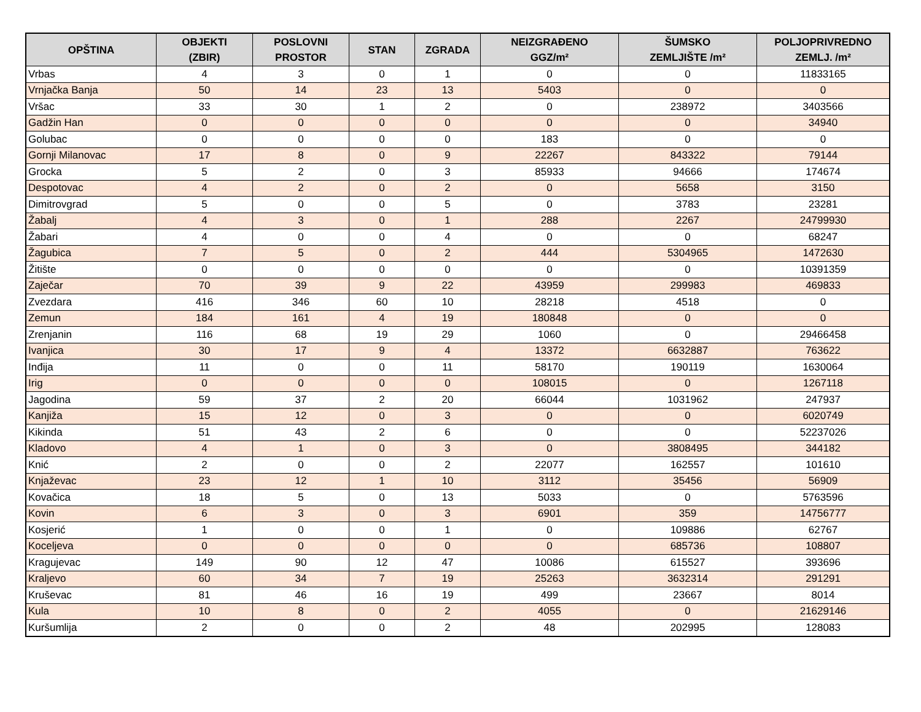| OPŠTINA | OBJEKTI (ZBIR) | POSLOVNI PROSTOR | STAN | ZGRADA | NEIZGRAĐENO GGZ/m² | ŠUMSKO ZEMLJIŠTE /m² | POLJOPRIVREDNO ZEMLJ. /m² |
| --- | --- | --- | --- | --- | --- | --- | --- |
| Vrbas | 4 | 3 | 0 | 1 | 0 | 0 | 11833165 |
| Vrnjačka Banja | 50 | 14 | 23 | 13 | 5403 | 0 | 0 |
| Vršac | 33 | 30 | 1 | 2 | 0 | 238972 | 3403566 |
| Gadžin Han | 0 | 0 | 0 | 0 | 0 | 0 | 34940 |
| Golubac | 0 | 0 | 0 | 0 | 183 | 0 | 0 |
| Gornji Milanovac | 17 | 8 | 0 | 9 | 22267 | 843322 | 79144 |
| Grocka | 5 | 2 | 0 | 3 | 85933 | 94666 | 174674 |
| Despotovac | 4 | 2 | 0 | 2 | 0 | 5658 | 3150 |
| Dimitrovgrad | 5 | 0 | 0 | 5 | 0 | 3783 | 23281 |
| Žabalj | 4 | 3 | 0 | 1 | 288 | 2267 | 24799930 |
| Žabari | 4 | 0 | 0 | 4 | 0 | 0 | 68247 |
| Žagubica | 7 | 5 | 0 | 2 | 444 | 5304965 | 1472630 |
| Žitište | 0 | 0 | 0 | 0 | 0 | 0 | 10391359 |
| Zaječar | 70 | 39 | 9 | 22 | 43959 | 299983 | 469833 |
| Zvezdara | 416 | 346 | 60 | 10 | 28218 | 4518 | 0 |
| Zemun | 184 | 161 | 4 | 19 | 180848 | 0 | 0 |
| Zrenjanin | 116 | 68 | 19 | 29 | 1060 | 0 | 29466458 |
| Ivanjica | 30 | 17 | 9 | 4 | 13372 | 6632887 | 763622 |
| Inđija | 11 | 0 | 0 | 11 | 58170 | 190119 | 1630064 |
| Irig | 0 | 0 | 0 | 0 | 108015 | 0 | 1267118 |
| Jagodina | 59 | 37 | 2 | 20 | 66044 | 1031962 | 247937 |
| Kanjiža | 15 | 12 | 0 | 3 | 0 | 0 | 6020749 |
| Kikinda | 51 | 43 | 2 | 6 | 0 | 0 | 52237026 |
| Kladovo | 4 | 1 | 0 | 3 | 0 | 3808495 | 344182 |
| Knić | 2 | 0 | 0 | 2 | 22077 | 162557 | 101610 |
| Knjaževac | 23 | 12 | 1 | 10 | 3112 | 35456 | 56909 |
| Kovačica | 18 | 5 | 0 | 13 | 5033 | 0 | 5763596 |
| Kovin | 6 | 3 | 0 | 3 | 6901 | 359 | 14756777 |
| Kosjerić | 1 | 0 | 0 | 1 | 0 | 109886 | 62767 |
| Koceljeva | 0 | 0 | 0 | 0 | 0 | 685736 | 108807 |
| Kragujevac | 149 | 90 | 12 | 47 | 10086 | 615527 | 393696 |
| Kraljevo | 60 | 34 | 7 | 19 | 25263 | 3632314 | 291291 |
| Kruševac | 81 | 46 | 16 | 19 | 499 | 23667 | 8014 |
| Kula | 10 | 8 | 0 | 2 | 4055 | 0 | 21629146 |
| Kuršumlija | 2 | 0 | 0 | 2 | 48 | 202995 | 128083 |